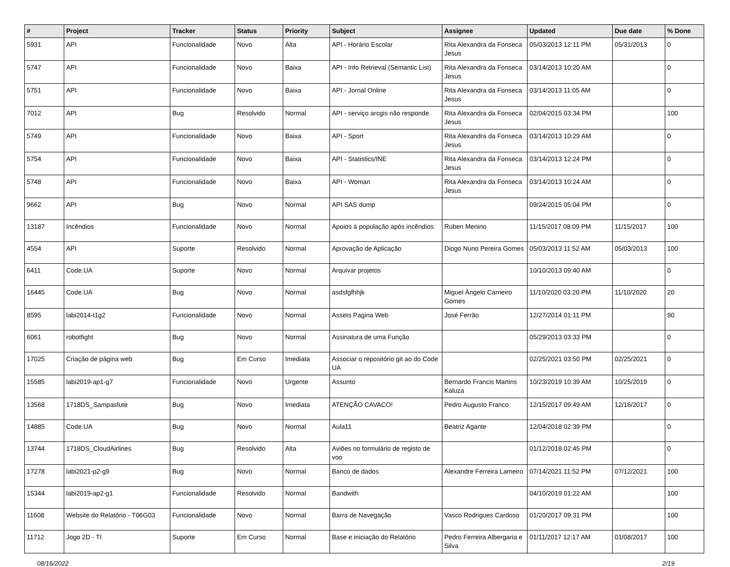| # | Project | Tracker | Status | Priority | Subject | Assignee | Updated | Due date | % Done |
| --- | --- | --- | --- | --- | --- | --- | --- | --- | --- |
| 5931 | API | Funcionalidade | Novo | Alta | API - Horário Escolar | Rita Alexandra da Fonseca Jesus | 05/03/2013 12:11 PM | 05/31/2013 | 0 |
| 5747 | API | Funcionalidade | Novo | Baixa | API - Info Retrieval (Semantic List) | Rita Alexandra da Fonseca Jesus | 03/14/2013 10:20 AM | | 0 |
| 5751 | API | Funcionalidade | Novo | Baixa | API - Jornal Online | Rita Alexandra da Fonseca Jesus | 03/14/2013 11:05 AM | | 0 |
| 7012 | API | Bug | Resolvido | Normal | API - serviço arcgis não responde | Rita Alexandra da Fonseca Jesus | 02/04/2015 03:34 PM | | 100 |
| 5749 | API | Funcionalidade | Novo | Baixa | API - Sport | Rita Alexandra da Fonseca Jesus | 03/14/2013 10:29 AM | | 0 |
| 5754 | API | Funcionalidade | Novo | Baixa | API - Statistics/INE | Rita Alexandra da Fonseca Jesus | 03/14/2013 12:24 PM | | 0 |
| 5748 | API | Funcionalidade | Novo | Baixa | API - Woman | Rita Alexandra da Fonseca Jesus | 03/14/2013 10:24 AM | | 0 |
| 9662 | API | Bug | Novo | Normal | API SAS dump | | 09/24/2015 05:04 PM | | 0 |
| 13187 | Incêndios | Funcionalidade | Novo | Normal | Apoios à população após incêndios | Ruben Menino | 11/15/2017 08:09 PM | 11/15/2017 | 100 |
| 4554 | API | Suporte | Resolvido | Normal | Aprovação de Aplicação | Diogo Nuno Pereira Gomes | 05/03/2013 11:52 AM | 05/03/2013 | 100 |
| 6411 | Code.UA | Suporte | Novo | Normal | Arquivar projetos | | 10/10/2013 09:40 AM | | 0 |
| 16445 | Code.UA | Bug | Novo | Normal | asdsfgfhhjk | Miguel Ângelo Carneiro Gomes | 11/10/2020 03:20 PM | 11/10/2020 | 20 |
| 8595 | labi2014-t1g2 | Funcionalidade | Novo | Normal | Assets Pagina Web | José Ferrão | 12/27/2014 01:11 PM | | 90 |
| 6061 | robotfight | Bug | Novo | Normal | Assinatura de uma Função | | 05/29/2013 03:33 PM | | 0 |
| 17025 | Criação de página web | Bug | Em Curso | Imediata | Associar o repositório git ao do Code UA | | 02/25/2021 03:50 PM | 02/25/2021 | 0 |
| 15585 | labi2019-ap1-g7 | Funcionalidade | Novo | Urgente | Assunto | Bernardo Francis Martins Kaluza | 10/23/2019 10:39 AM | 10/25/2019 | 0 |
| 13568 | 1718DS_Sampasfute | Bug | Novo | Imediata | ATENÇÃO CAVACO! | Pedro Augusto Franco | 12/15/2017 09:49 AM | 12/16/2017 | 0 |
| 14885 | Code.UA | Bug | Novo | Normal | Aula11 | Beatriz Agante | 12/04/2018 02:39 PM | | 0 |
| 13744 | 1718DS_CloudAirlines | Bug | Resolvido | Alta | Aviões no formulário de registo de voo | | 01/12/2018 02:45 PM | | 0 |
| 17278 | labi2021-p2-g9 | Bug | Novo | Normal | Banco de dados | Alexandre Ferreira Lameiro | 07/14/2021 11:52 PM | 07/12/2021 | 100 |
| 15344 | labi2019-ap2-g1 | Funcionalidade | Resolvido | Normal | Bandwith | | 04/10/2019 01:22 AM | | 100 |
| 11608 | Website do Relatório - T06G03 | Funcionalidade | Novo | Normal | Barra de Navegação | Vasco Rodrigues Cardoso | 01/20/2017 09:31 PM | | 100 |
| 11712 | Jogo 2D - TI | Suporte | Em Curso | Normal | Base e iniciação do Relatório | Pedro Ferreira Albergaria e Silva | 01/11/2017 12:17 AM | 01/08/2017 | 100 |
08/16/2022 2/19